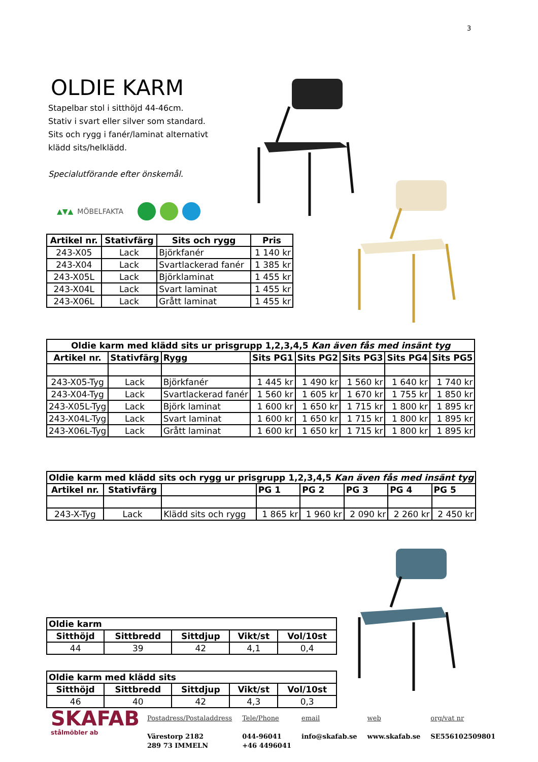3
OLDIE KARM
Stapelbar stol i sitthöjd 44-46cm.
Stativ i svart eller silver som standard.
Sits och rygg i fanér/laminat alternativt
klädd sits/helklädd.
Specialutförande efter önskemål.
▲▼▲ MÖBELFAKTA
| Artikel nr. | Stativfärg | Sits och rygg | Pris |
| --- | --- | --- | --- |
| 243-X05 | Lack | Björkfanér | 1 140 kr |
| 243-X04 | Lack | Svartlackerad fanér | 1 385 kr |
| 243-X05L | Lack | Björklaminat | 1 455 kr |
| 243-X04L | Lack | Svart laminat | 1 455 kr |
| 243-X06L | Lack | Grått laminat | 1 455 kr |
| Oldie karm med klädd sits ur prisgrupp 1,2,3,4,5 Kan även fås med insänt tyg | | | | | | | |
| --- | --- | --- | --- | --- | --- | --- | --- |
| Artikel nr. | Stativfärg | Rygg | Sits PG1 | Sits PG2 | Sits PG3 | Sits PG4 | Sits PG5 |
| 243-X05-Tyg | Lack | Björkfanér | 1 445 kr | 1 490 kr | 1 560 kr | 1 640 kr | 1 740 kr |
| 243-X04-Tyg | Lack | Svartlackerad fanér | 1 560 kr | 1 605 kr | 1 670 kr | 1 755 kr | 1 850 kr |
| 243-X05L-Tyg | Lack | Björk laminat | 1 600 kr | 1 650 kr | 1 715 kr | 1 800 kr | 1 895 kr |
| 243-X04L-Tyg | Lack | Svart laminat | 1 600 kr | 1 650 kr | 1 715 kr | 1 800 kr | 1 895 kr |
| 243-X06L-Tyg | Lack | Grått laminat | 1 600 kr | 1 650 kr | 1 715 kr | 1 800 kr | 1 895 kr |
| Oldie karm med klädd sits och rygg ur prisgrupp 1,2,3,4,5 Kan även fås med insänt tyg | | | | | | | |
| --- | --- | --- | --- | --- | --- | --- | --- |
| Artikel nr. | Stativfärg | | PG 1 | PG 2 | PG 3 | PG 4 | PG 5 |
| 243-X-Tyg | Lack | Klädd sits och rygg | 1 865 kr | 1 960 kr | 2 090 kr | 2 260 kr | 2 450 kr |
| Oldie karm | | | | |
| --- | --- | --- | --- | --- |
| Sitthöjd | Sittbredd | Sittdjup | Vikt/st | Vol/10st |
| 44 | 39 | 42 | 4,1 | 0,4 |
| Oldie karm med klädd sits | | | | |
| --- | --- | --- | --- | --- |
| Sitthöjd | Sittbredd | Sittdjup | Vikt/st | Vol/10st |
| 46 | 40 | 42 | 4,3 | 0,3 |
SKAFAB
stålmöbler ab
Postadress/Postaladdress
Värestorp 2182
289 73 IMMELN
Tele/Phone
044-96041
+46 4496041
email
info@skafab.se
web
www.skafab.se
org/vat nr
SE556102509801